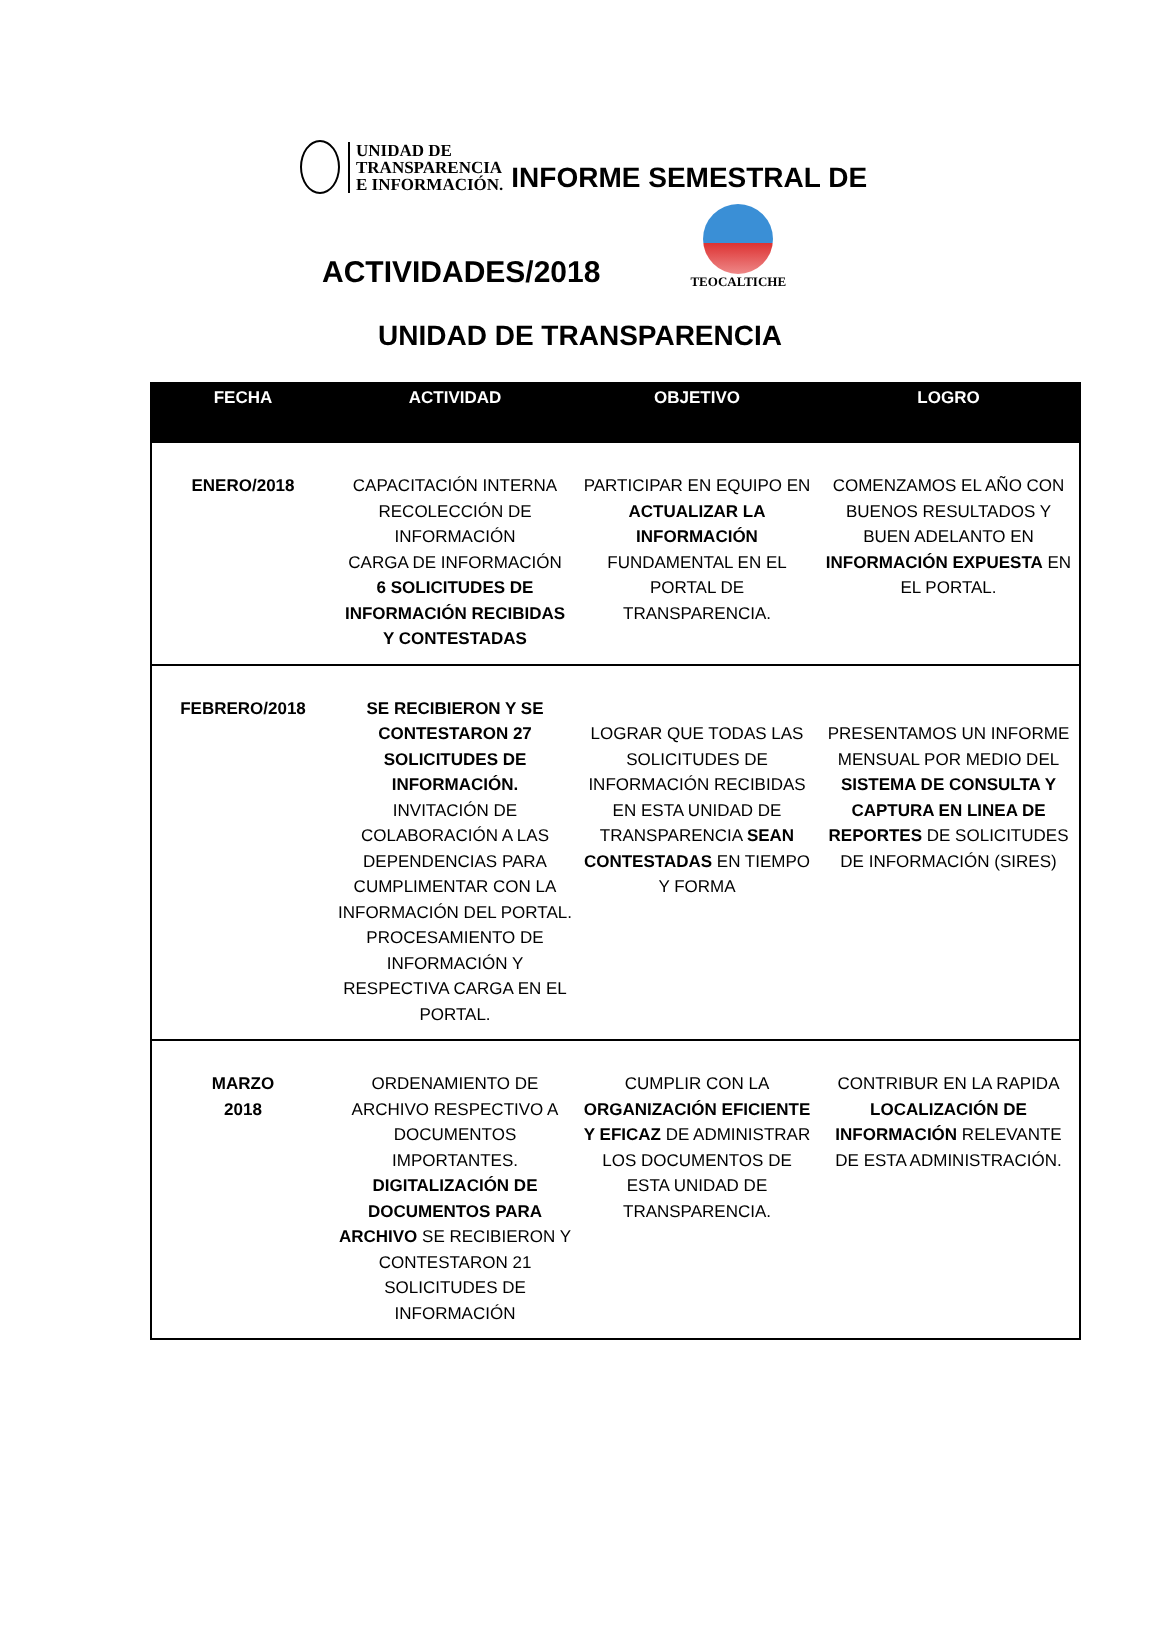UNIDAD DE
TRANSPARENCIA
E INFORMACIÓN.
INFORME SEMESTRAL DE
ACTIVIDADES/2018
TEOCALTICHE
UNIDAD DE TRANSPARENCIA
| FECHA | ACTIVIDAD | OBJETIVO | LOGRO |
| --- | --- | --- | --- |
| ENERO/2018 | CAPACITACIÓN INTERNA RECOLECCIÓN DE INFORMACIÓN CARGA DE INFORMACIÓN 6 SOLICITUDES DE INFORMACIÓN RECIBIDAS Y CONTESTADAS | PARTICIPAR EN EQUIPO EN ACTUALIZAR LA INFORMACIÓN FUNDAMENTAL EN EL PORTAL DE TRANSPARENCIA. | COMENZAMOS EL AÑO CON BUENOS RESULTADOS Y BUEN ADELANTO EN INFORMACIÓN EXPUESTA EN EL PORTAL. |
| FEBRERO/2018 | SE RECIBIERON Y SE CONTESTARON 27 SOLICITUDES DE INFORMACIÓN. INVITACIÓN DE COLABORACIÓN A LAS DEPENDENCIAS PARA CUMPLIMENTAR CON LA INFORMACIÓN DEL PORTAL. PROCESAMIENTO DE INFORMACIÓN Y RESPECTIVA CARGA EN EL PORTAL. | LOGRAR QUE TODAS LAS SOLICITUDES DE INFORMACIÓN RECIBIDAS EN ESTA UNIDAD DE TRANSPARENCIA SEAN CONTESTADAS EN TIEMPO Y FORMA | PRESENTAMOS UN INFORME MENSUAL POR MEDIO DEL SISTEMA DE CONSULTA Y CAPTURA EN LINEA DE REPORTES DE SOLICITUDES DE INFORMACIÓN (SIRES) |
| MARZO 2018 | ORDENAMIENTO DE ARCHIVO RESPECTIVO A DOCUMENTOS IMPORTANTES. DIGITALIZACIÓN DE DOCUMENTOS PARA ARCHIVO SE RECIBIERON Y CONTESTARON 21 SOLICITUDES DE INFORMACIÓN | CUMPLIR CON LA ORGANIZACIÓN EFICIENTE Y EFICAZ DE ADMINISTRAR LOS DOCUMENTOS DE ESTA UNIDAD DE TRANSPARENCIA. | CONTRIBUR EN LA RAPIDA LOCALIZACIÓN DE INFORMACIÓN RELEVANTE DE ESTA ADMINISTRACIÓN. |